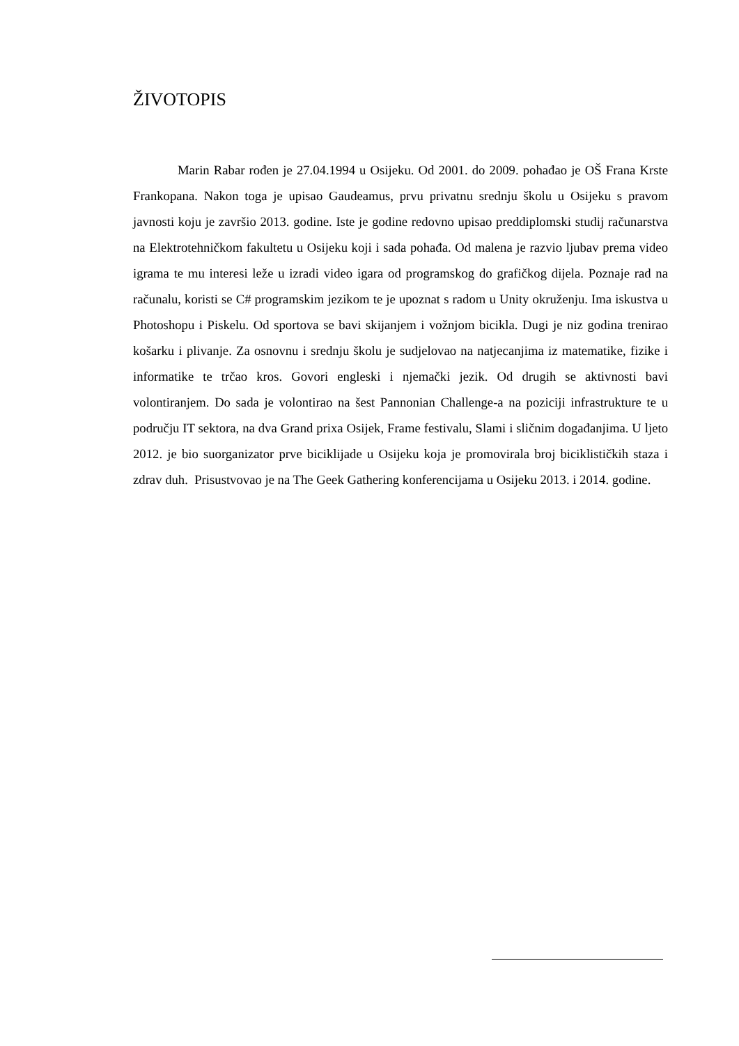ŽIVOTOPIS
Marin Rabar rođen je 27.04.1994 u Osijeku. Od 2001. do 2009. pohađao je OŠ Frana Krste Frankopana. Nakon toga je upisao Gaudeamus, prvu privatnu srednju školu u Osijeku s pravom javnosti koju je završio 2013. godine. Iste je godine redovno upisao preddiplomski studij računarstva na Elektrotehničkom fakultetu u Osijeku koji i sada pohađa. Od malena je razvio ljubav prema video igrama te mu interesi leže u izradi video igara od programskog do grafičkog dijela. Poznaje rad na računalu, koristi se C# programskim jezikom te je upoznat s radom u Unity okruženju. Ima iskustva u Photoshopu i Piskelu. Od sportova se bavi skijanjem i vožnjom bicikla. Dugi je niz godina trenirao košarku i plivanje. Za osnovnu i srednju školu je sudjelovao na natjecanjima iz matematike, fizike i informatike te trčao kros. Govori engleski i njemački jezik. Od drugih se aktivnosti bavi volontiranjem. Do sada je volontirao na šest Pannonian Challenge-a na poziciji infrastrukture te u području IT sektora, na dva Grand prixa Osijek, Frame festivalu, Slami i sličnim događanjima. U ljeto 2012. je bio suorganizator prve biciklijade u Osijeku koja je promovirala broj biciklističkih staza i zdrav duh. Prisustvovao je na The Geek Gathering konferencijama u Osijeku 2013. i 2014. godine.